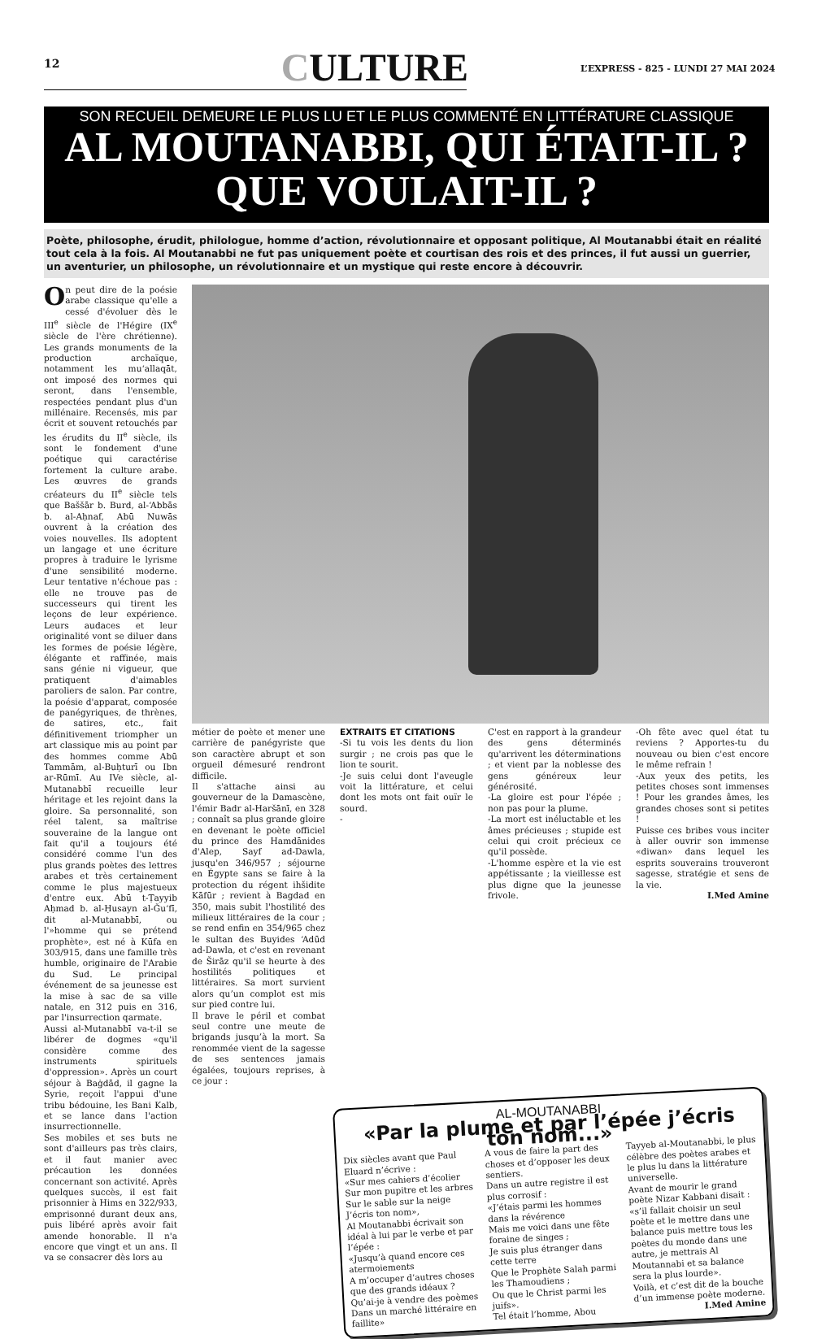12 CULTURE L’EXPRESS - 825 - LUNDI 27 MAI 2024
SON RECUEIL DEMEURE LE PLUS LU ET LE PLUS COMMENTÉ EN LITTÉRATURE CLASSIQUE
AL MOUTANABBI, QUI ÉTAIT-IL ?
QUE VOULAIT-IL ?
Poète, philosophe, érudit, philologue, homme d’action, révolutionnaire et opposant politique, Al Moutanabbi était en réalité tout cela à la fois. Al Moutanabbi ne fut pas uniquement poète et courtisan des rois et des princes, il fut aussi un guerrier, un aventurier, un philosophe, un révolutionnaire et un mystique qui reste encore à découvrir.
On peut dire de la poésie arabe classique qu'elle a cessé d'évoluer dès le III<sup>e</sup> siècle de l'Hégire (IX<sup>e</sup> siècle de l'ère chrétienne). Les grands monuments de la production archaïque, notamment les mu‘allaqāt, ont imposé des normes qui seront, dans l'ensemble, respectées pendant plus d'un millénaire. Recensés, mis par écrit et souvent retouchés par les érudits du II<sup>e</sup> siècle, ils sont le fondement d'une poétique qui caractérise fortement la culture arabe. Les œuvres de grands créateurs du II<sup>e</sup> siècle tels que Baššār b. Burd, al-‘Abbās b. al-Aḥnaf, Abū Nuwās ouvrent à la création des voies nouvelles. Ils adoptent un langage et une écriture propres à traduire le lyrisme d'une sensibilité moderne. Leur tentative n'échoue pas : elle ne trouve pas de successeurs qui tirent les leçons de leur expérience. Leurs audaces et leur originalité vont se diluer dans les formes de poésie légère, élégante et raffinée, mais sans génie ni vigueur, que pratiquent d'aimables paroliers de salon. Par contre, la poésie d'apparat, composée de panégyriques, de thrènes, de satires, etc., fait définitivement triompher un art classique mis au point par des hommes comme Abū Tammām, al-Buḥturī ou Ibn ar-Rūmī. Au IVe siècle, al-Mutanabbī recueille leur héritage et les rejoint dans la gloire. Sa personnalité, son réel talent, sa maîtrise souveraine de la langue ont fait qu'il a toujours été considéré comme l'un des plus grands poètes des lettres arabes et très certainement comme le plus majestueux d'entre eux. Abū t-Ṭayyib Aḥmad b. al-Ḥusayn al-Ǧu‘fī, dit al-Mutanabbī, ou l'»homme qui se prétend prophète», est né à Kūfa en 303/915, dans une famille très humble, originaire de l'Arabie du Sud. Le principal événement de sa jeunesse est la mise à sac de sa ville natale, en 312 puis en 316, par l'insurrection qarmate.
Aussi al-Mutanabbī va-t-il se libérer de dogmes «qu'il considère comme des instruments spirituels d'oppression». Après un court séjour à Baġdād, il gagne la Syrie, reçoit l'appui d'une tribu bédouine, les Bani Kalb, et se lance dans l'action insurrectionnelle.
Ses mobiles et ses buts ne sont d'ailleurs pas très clairs, et il faut manier avec précaution les données concernant son activité. Après quelques succès, il est fait prisonnier à Hims en 322/933, emprisonné durant deux ans, puis libéré après avoir fait amende honorable. Il n'a encore que vingt et un ans. Il va se consacrer dès lors au
métier de poète et mener une carrière de panégyriste que son caractère abrupt et son orgueil démesuré rendront difficile.
Il s'attache ainsi au gouverneur de la Damascène, l'émir Badr al-Haršānī, en 328 ; connaît sa plus grande gloire en devenant le poète officiel du prince des Hamdānides d'Alep, Sayf ad-Dawla, jusqu'en 346/957 ; séjourne en Égypte sans se faire à la protection du régent ihšidite Kāfūr ; revient à Bagdad en 350, mais subit l'hostilité des milieux littéraires de la cour ; se rend enfin en 354/965 chez le sultan des Buyides ‘Adūd ad-Dawla, et c'est en revenant de Širāz qu'il se heurte à des hostilités politiques et littéraires. Sa mort survient alors qu’un complot est mis sur pied contre lui.
Il brave le péril et combat seul contre une meute de brigands jusqu’à la mort. Sa renommée vient de la sagesse de ses sentences jamais égalées, toujours reprises, à ce jour :
EXTRAITS ET CITATIONS
-Si tu vois les dents du lion surgir ; ne crois pas que le lion te sourit.
-Je suis celui dont l'aveugle voit la littérature, et celui dont les mots ont fait ouïr le sourd.
-
C'est en rapport à la grandeur des gens déterminés qu'arrivent les déterminations ; et vient par la noblesse des gens généreux leur générosité.
-La gloire est pour l'épée ; non pas pour la plume.
-La mort est inéluctable et les âmes précieuses ; stupide est celui qui croit précieux ce qu'il possède.
-L'homme espère et la vie est appétissante ; la vieillesse est plus digne que la jeunesse frivole.
-Oh fête avec quel état tu reviens ? Apportes-tu du nouveau ou bien c'est encore le même refrain !
-Aux yeux des petits, les petites choses sont immenses ! Pour les grandes âmes, les grandes choses sont si petites !
Puisse ces bribes vous inciter à aller ouvrir son immense «diwan» dans lequel les esprits souverains trouveront sagesse, stratégie et sens de la vie.
I.Med Amine
AL-MOUTANABBI
«Par la plume et par l’épée j’écris ton nom...»
Dix siècles avant que Paul Eluard n’écrive :
«Sur mes cahiers d’écolier
Sur mon pupitre et les arbres
Sur le sable sur la neige
J’écris ton nom»,
Al Moutanabbi écrivait son idéal à lui par le verbe et par l’épée :
«Jusqu’à quand encore ces atermoiements
A m’occuper d’autres choses que des grands idéaux ?
Qu’ai-je à vendre des poèmes
Dans un marché littéraire en faillite»
A vous de faire la part des choses et d’opposer les deux sentiers.
Dans un autre registre il est plus corrosif :
«J’étais parmi les hommes dans la révérence
Mais me voici dans une fête foraine de singes ;
Je suis plus étranger dans cette terre
Que le Prophète Salah parmi les Thamoudiens ;
Ou que le Christ parmi les juifs».
Tel était l’homme, Abou
Tayyeb al-Moutanabbi, le plus célèbre des poètes arabes et le plus lu dans la littérature universelle.
Avant de mourir le grand poète Nizar Kabbani disait : «s’il fallait choisir un seul poète et le mettre dans une balance puis mettre tous les poètes du monde dans une autre, je mettrais Al Moutannabi et sa balance sera la plus lourde».
Voilà, et c’est dit de la bouche d’un immense poète moderne.
I.Med Amine